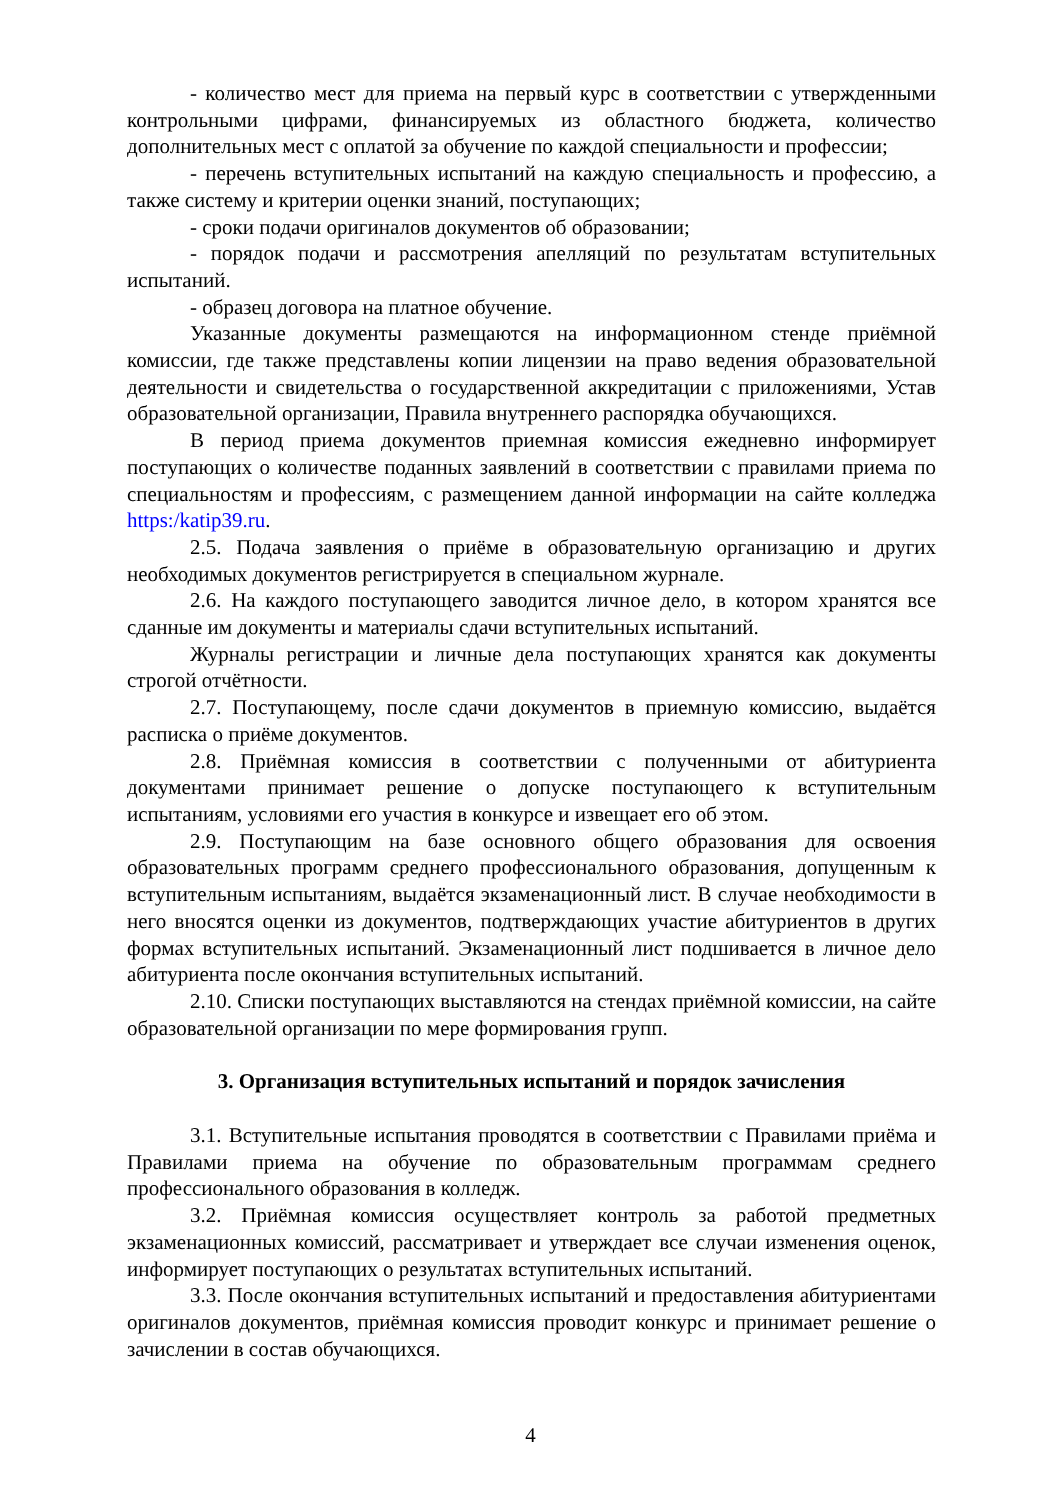- количество мест для приема на первый курс в соответствии с утвержденными контрольными цифрами, финансируемых из областного бюджета, количество дополнительных мест с оплатой за обучение по каждой специальности и профессии;
- перечень вступительных испытаний на каждую специальность и профессию, а также систему и критерии оценки знаний, поступающих;
- сроки подачи оригиналов документов об образовании;
- порядок подачи и рассмотрения апелляций по результатам вступительных испытаний.
- образец договора на платное обучение.
Указанные документы размещаются на информационном стенде приёмной комиссии, где также представлены копии лицензии на право ведения образовательной деятельности и свидетельства о государственной аккредитации с приложениями, Устав образовательной организации, Правила внутреннего распорядка обучающихся.
В период приема документов приемная комиссия ежедневно информирует поступающих о количестве поданных заявлений в соответствии с правилами приема по специальностям и профессиям, с размещением данной информации на сайте колледжа https:/katip39.ru.
2.5. Подача заявления о приёме в образовательную организацию и других необходимых документов регистрируется в специальном журнале.
2.6. На каждого поступающего заводится личное дело, в котором хранятся все сданные им документы и материалы сдачи вступительных испытаний.
Журналы регистрации и личные дела поступающих хранятся как документы строгой отчётности.
2.7. Поступающему, после сдачи документов в приемную комиссию, выдаётся расписка о приёме документов.
2.8. Приёмная комиссия в соответствии с полученными от абитуриента документами принимает решение о допуске поступающего к вступительным испытаниям, условиями его участия в конкурсе и извещает его об этом.
2.9. Поступающим на базе основного общего образования для освоения образовательных программ среднего профессионального образования, допущенным к вступительным испытаниям, выдаётся экзаменационный лист. В случае необходимости в него вносятся оценки из документов, подтверждающих участие абитуриентов в других формах вступительных испытаний. Экзаменационный лист подшивается в личное дело абитуриента после окончания вступительных испытаний.
2.10. Списки поступающих выставляются на стендах приёмной комиссии, на сайте образовательной организации по мере формирования групп.
3. Организация вступительных испытаний и порядок зачисления
3.1. Вступительные испытания проводятся в соответствии с Правилами приёма и Правилами приема на обучение по образовательным программам среднего профессионального образования в колледж.
3.2. Приёмная комиссия осуществляет контроль за работой предметных экзаменационных комиссий, рассматривает и утверждает все случаи изменения оценок, информирует поступающих о результатах вступительных испытаний.
3.3. После окончания вступительных испытаний и предоставления абитуриентами оригиналов документов, приёмная комиссия проводит конкурс и принимает решение о зачислении в состав обучающихся.
4